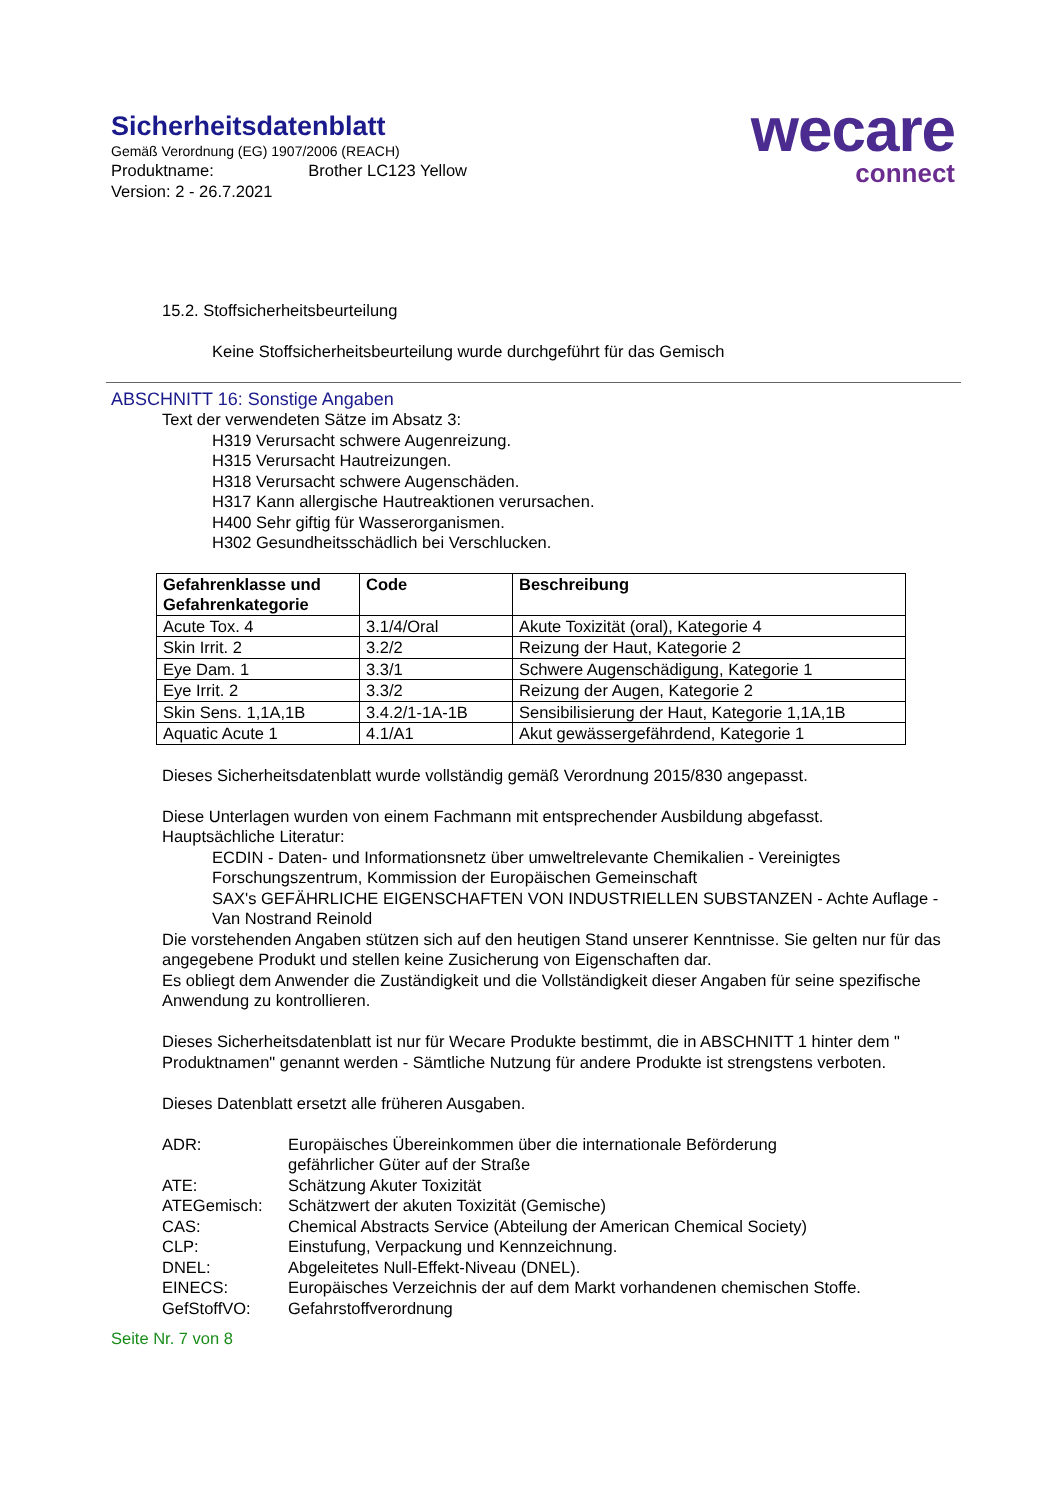Sicherheitsdatenblatt
Gemäß Verordnung (EG) 1907/2006 (REACH)
Produktname: Brother LC123 Yellow
Version: 2 - 26.7.2021
wecare
connect
15.2. Stoffsicherheitsbeurteilung
Keine Stoffsicherheitsbeurteilung wurde durchgeführt für das Gemisch
ABSCHNITT 16: Sonstige Angaben
Text der verwendeten Sätze im Absatz 3:
H319 Verursacht schwere Augenreizung.
H315 Verursacht Hautreizungen.
H318 Verursacht schwere Augenschäden.
H317 Kann allergische Hautreaktionen verursachen.
H400 Sehr giftig für Wasserorganismen.
H302 Gesundheitsschädlich bei Verschlucken.
| Gefahrenklasse und Gefahrenkategorie | Code | Beschreibung |
| --- | --- | --- |
| Acute Tox. 4 | 3.1/4/Oral | Akute Toxizität (oral), Kategorie 4 |
| Skin Irrit. 2 | 3.2/2 | Reizung der Haut, Kategorie 2 |
| Eye Dam. 1 | 3.3/1 | Schwere Augenschädigung, Kategorie 1 |
| Eye Irrit. 2 | 3.3/2 | Reizung der Augen, Kategorie 2 |
| Skin Sens. 1,1A,1B | 3.4.2/1-1A-1B | Sensibilisierung der Haut, Kategorie 1,1A,1B |
| Aquatic Acute 1 | 4.1/A1 | Akut gewässergefährdend, Kategorie 1 |
Dieses Sicherheitsdatenblatt wurde vollständig gemäß Verordnung 2015/830 angepasst.
Diese Unterlagen wurden von einem Fachmann mit entsprechender Ausbildung abgefasst.
Hauptsächliche Literatur:
ECDIN - Daten- und Informationsnetz über umweltrelevante Chemikalien - Vereinigtes Forschungszentrum, Kommission der Europäischen Gemeinschaft
SAX's GEFÄHRLICHE EIGENSCHAFTEN VON INDUSTRIELLEN SUBSTANZEN - Achte Auflage - Van Nostrand Reinold
Die vorstehenden Angaben stützen sich auf den heutigen Stand unserer Kenntnisse. Sie gelten nur für das angegebene Produkt und stellen keine Zusicherung von Eigenschaften dar.
Es obliegt dem Anwender die Zuständigkeit und die Vollständigkeit dieser Angaben für seine spezifische Anwendung zu kontrollieren.
Dieses Sicherheitsdatenblatt ist nur für Wecare Produkte bestimmt, die in ABSCHNITT 1 hinter dem " Produktnamen" genannt werden - Sämtliche Nutzung für andere Produkte ist strengstens verboten.
Dieses Datenblatt ersetzt alle früheren Ausgaben.
| ADR: | Europäisches Übereinkommen über die internationale Beförderung gefährlicher Güter auf der Straße |
| ATE: | Schätzung Akuter Toxizität |
| ATEGemisch: | Schätzwert der akuten Toxizität (Gemische) |
| CAS: | Chemical Abstracts Service (Abteilung der American Chemical Society) |
| CLP: | Einstufung, Verpackung und Kennzeichnung. |
| DNEL: | Abgeleitetes Null-Effekt-Niveau (DNEL). |
| EINECS: | Europäisches Verzeichnis der auf dem Markt vorhandenen chemischen Stoffe. |
| GefStoffVO: | Gefahrstoffverordnung |
Seite Nr. 7 von 8